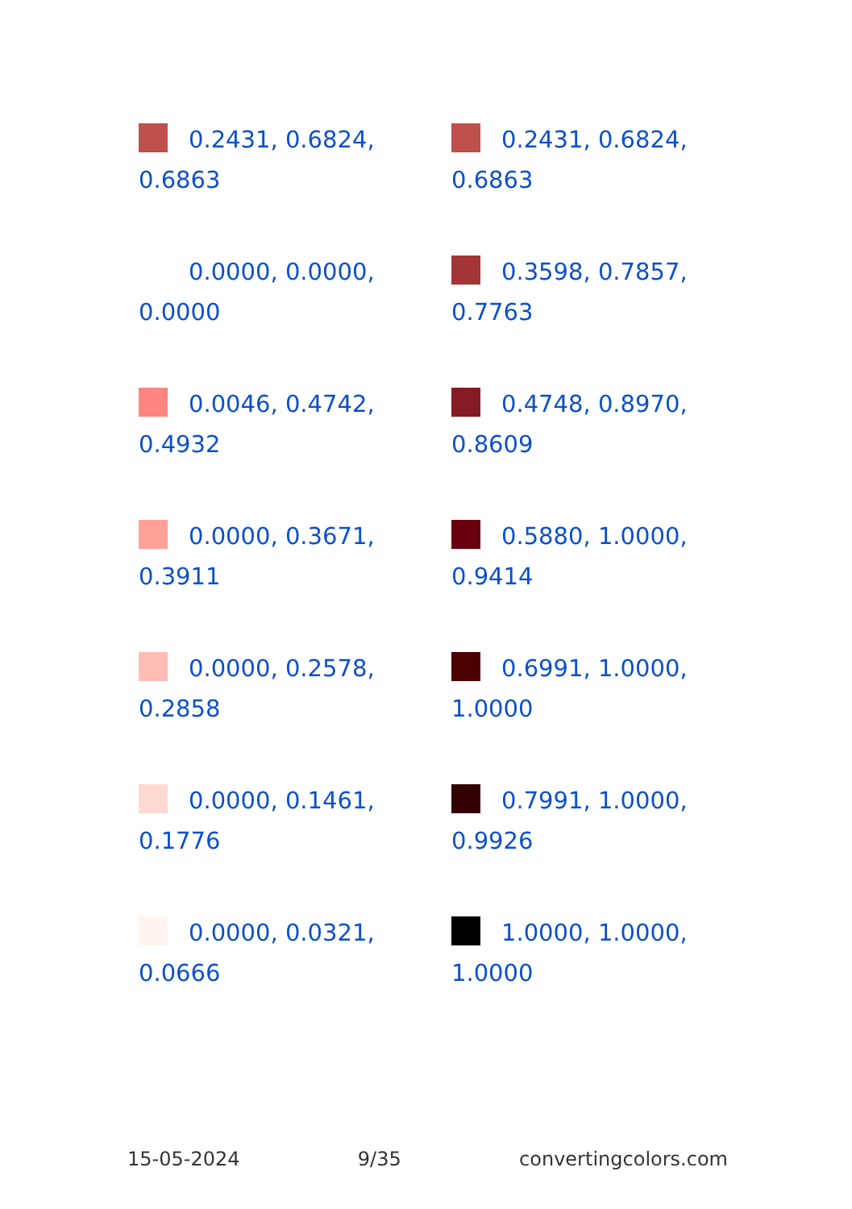0.2431, 0.6824, 0.6863
0.2431, 0.6824, 0.6863
0.0000, 0.0000, 0.0000
0.3598, 0.7857, 0.7763
0.0046, 0.4742, 0.4932
0.4748, 0.8970, 0.8609
0.0000, 0.3671, 0.3911
0.5880, 1.0000, 0.9414
0.0000, 0.2578, 0.2858
0.6991, 1.0000, 1.0000
0.0000, 0.1461, 0.1776
0.7991, 1.0000, 0.9926
0.0000, 0.0321, 0.0666
1.0000, 1.0000, 1.0000
15-05-2024 9/35 convertingcolors.com